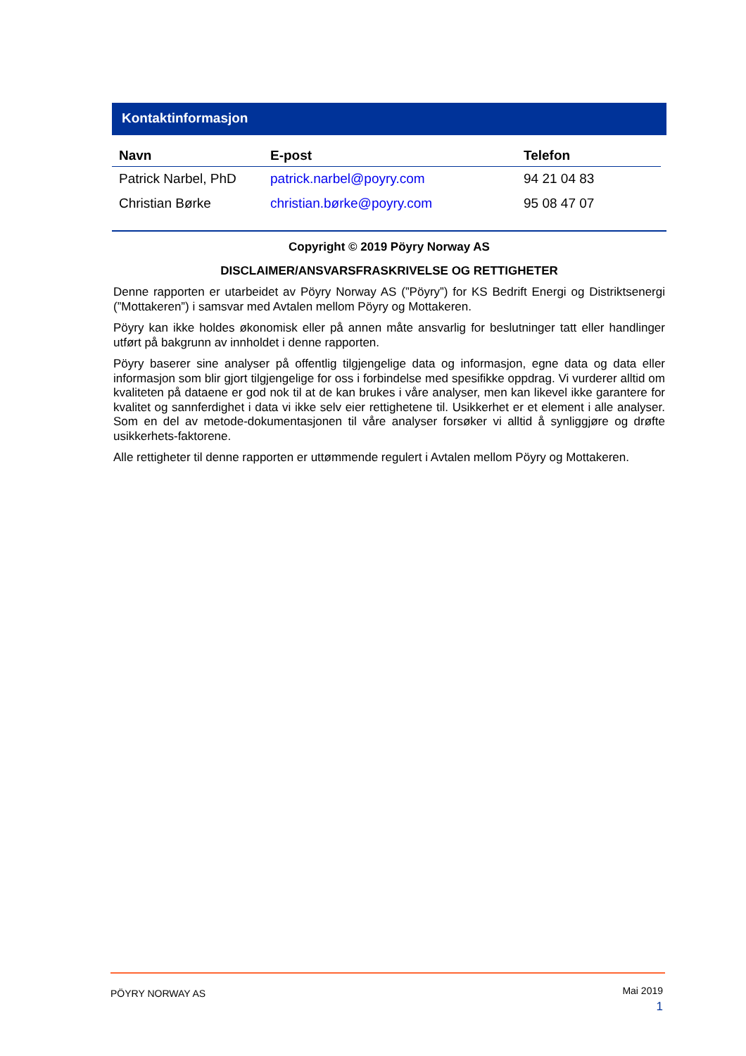Kontaktinformasjon
| Navn | E-post | Telefon |
| --- | --- | --- |
| Patrick Narbel, PhD | patrick.narbel@poyry.com | 94 21 04 83 |
| Christian Børke | christian.børke@poyry.com | 95 08 47 07 |
Copyright © 2019 Pöyry Norway AS
DISCLAIMER/ANSVARSFRASKRIVELSE OG RETTIGHETER
Denne rapporten er utarbeidet av Pöyry Norway AS (”Pöyry”) for KS Bedrift Energi og Distriktsenergi (”Mottakeren”) i samsvar med Avtalen mellom Pöyry og Mottakeren.
Pöyry kan ikke holdes økonomisk eller på annen måte ansvarlig for beslutninger tatt eller handlinger utført på bakgrunn av innholdet i denne rapporten.
Pöyry baserer sine analyser på offentlig tilgjengelige data og informasjon, egne data og data eller informasjon som blir gjort tilgjengelige for oss i forbindelse med spesifikke oppdrag. Vi vurderer alltid om kvaliteten på dataene er god nok til at de kan brukes i våre analyser, men kan likevel ikke garantere for kvalitet og sannferdighet i data vi ikke selv eier rettighetene til. Usikkerhet er et element i alle analyser. Som en del av metode-dokumentasjonen til våre analyser forsøker vi alltid å synliggjøre og drøfte usikkerhets-faktorene.
Alle rettigheter til denne rapporten er uttømmende regulert i Avtalen mellom Pöyry og Mottakeren.
PÖYRY NORWAY AS
Mai 2019
1